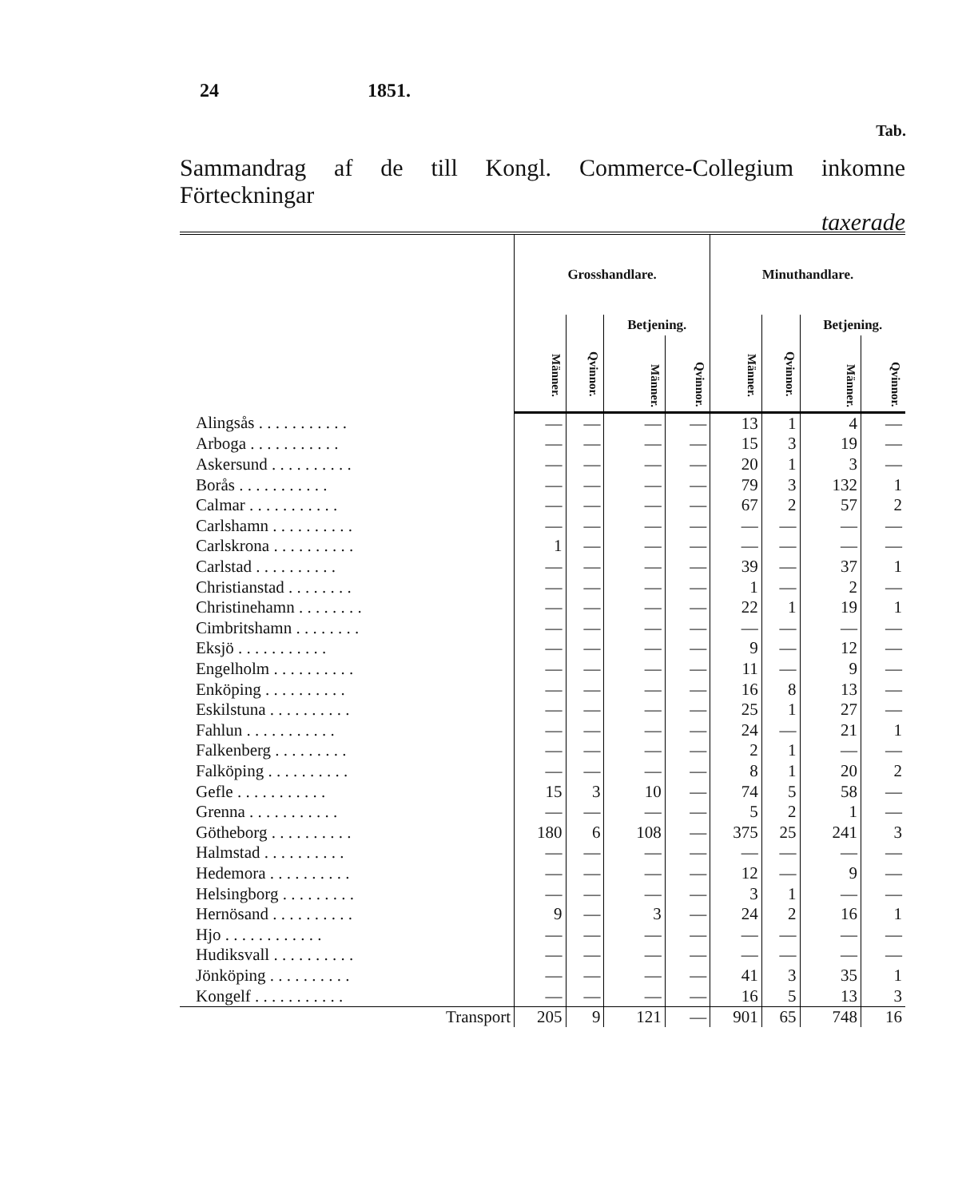24 1851.
Tab.
Sammandrag af de till Kongl. Commerce-Collegium inkomne Förteckningar
taxerade
| | Grosshandlare. | | | | Minuthandlare. | | | |
| --- | --- | --- | --- | --- | --- | --- | --- | --- |
| | Männer. | Qvinnor. | Betjening. | | Männer. | Qvinnor. | Betjening. | |
| | | | Männer. | Qvinnor. | | | Männer. | Qvinnor. |
| Alingsås . . . . . . . . . . . | — | — | — | — | 13 | 1 | 4 | — |
| Arboga . . . . . . . . . . . | — | — | — | — | 15 | 3 | 19 | — |
| Askersund . . . . . . . . . . | — | — | — | — | 20 | 1 | 3 | — |
| Borås . . . . . . . . . . . | — | — | — | — | 79 | 3 | 132 | 1 |
| Calmar . . . . . . . . . . . | — | — | — | — | 67 | 2 | 57 | 2 |
| Carlshamn . . . . . . . . . . | — | — | — | — | — | — | — | — |
| Carlskrona . . . . . . . . . . | 1 | — | — | — | — | — | — | — |
| Carlstad . . . . . . . . . . | — | — | — | — | 39 | — | 37 | 1 |
| Christianstad . . . . . . . . | — | — | — | — | 1 | — | 2 | — |
| Christinehamn . . . . . . . . | — | — | — | — | 22 | 1 | 19 | 1 |
| Cimbritshamn . . . . . . . . | — | — | — | — | — | — | — | — |
| Eksjö . . . . . . . . . . . | — | — | — | — | 9 | — | 12 | — |
| Engelholm . . . . . . . . . . | — | — | — | — | 11 | — | 9 | — |
| Enköping . . . . . . . . . . | — | — | — | — | 16 | 8 | 13 | — |
| Eskilstuna . . . . . . . . . . | — | — | — | — | 25 | 1 | 27 | — |
| Fahlun . . . . . . . . . . . | — | — | — | — | 24 | — | 21 | 1 |
| Falkenberg . . . . . . . . . | — | — | — | — | 2 | 1 | — | — |
| Falköping . . . . . . . . . . | — | — | — | — | 8 | 1 | 20 | 2 |
| Gefle . . . . . . . . . . . | 15 | 3 | 10 | — | 74 | 5 | 58 | — |
| Grenna . . . . . . . . . . . | — | — | — | — | 5 | 2 | 1 | — |
| Götheborg . . . . . . . . . . | 180 | 6 | 108 | — | 375 | 25 | 241 | 3 |
| Halmstad . . . . . . . . . . | — | — | — | — | — | — | — | — |
| Hedemora . . . . . . . . . . | — | — | — | — | 12 | — | 9 | — |
| Helsingborg . . . . . . . . . | — | — | — | — | 3 | 1 | — | — |
| Hernösand . . . . . . . . . . | 9 | — | 3 | — | 24 | 2 | 16 | 1 |
| Hjo . . . . . . . . . . . . | — | — | — | — | — | — | — | — |
| Hudiksvall . . . . . . . . . . | — | — | — | — | — | — | — | — |
| Jönköping . . . . . . . . . . | — | — | — | — | 41 | 3 | 35 | 1 |
| Kongelf . . . . . . . . . . . | — | — | — | — | 16 | 5 | 13 | 3 |
| Transport | 205 | 9 | 121 | — | 901 | 65 | 748 | 16 |